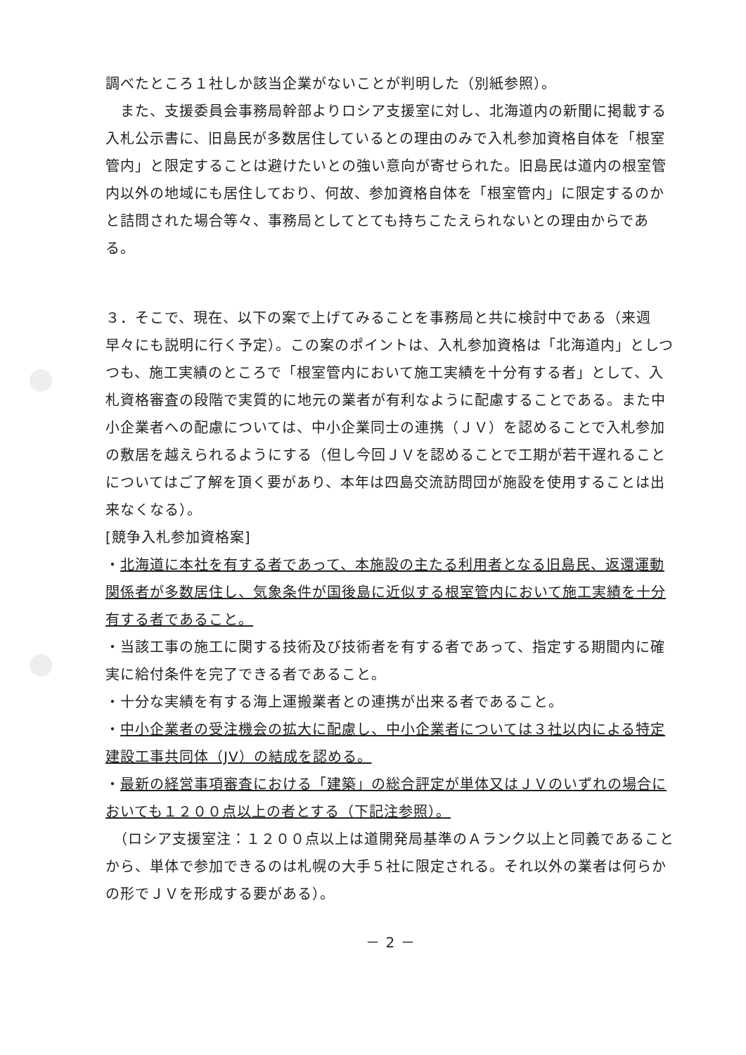調べたところ１社しか該当企業がないことが判明した（別紙参照）。
　また、支援委員会事務局幹部よりロシア支援室に対し、北海道内の新聞に掲載する入札公示書に、旧島民が多数居住しているとの理由のみで入札参加資格自体を「根室管内」と限定することは避けたいとの強い意向が寄せられた。旧島民は道内の根室管内以外の地域にも居住しており、何故、参加資格自体を「根室管内」に限定するのかと詰問された場合等々、事務局としてとても持ちこたえられないとの理由からである。
３．そこで、現在、以下の案で上げてみることを事務局と共に検討中である（来週早々にも説明に行く予定）。この案のポイントは、入札参加資格は「北海道内」としつつも、施工実績のところで「根室管内において施工実績を十分有する者」として、入札資格審査の段階で実質的に地元の業者が有利なように配慮することである。また中小企業者への配慮については、中小企業同士の連携（ＪＶ）を認めることで入札参加の敷居を越えられるようにする（但し今回ＪＶを認めることで工期が若干遅れることについてはご了解を頂く要があり、本年は四島交流訪問団が施設を使用することは出来なくなる）。
[競争入札参加資格案]
・北海道に本社を有する者であって、本施設の主たる利用者となる旧島民、返還運動関係者が多数居住し、気象条件が国後島に近似する根室管内において施工実績を十分有する者であること。
・当該工事の施工に関する技術及び技術者を有する者であって、指定する期間内に確実に給付条件を完了できる者であること。
・十分な実績を有する海上運搬業者との連携が出来る者であること。
・中小企業者の受注機会の拡大に配慮し、中小企業者については３社以内による特定建設工事共同体（JV）の結成を認める。
・最新の経営事項審査における「建築」の総合評定が単体又はＪＶのいずれの場合においても１２００点以上の者とする（下記注参照）。
　（ロシア支援室注：１２００点以上は道開発局基準のＡランク以上と同義であることから、単体で参加できるのは札幌の大手５社に限定される。それ以外の業者は何らかの形でＪＶを形成する要がある）。
－ 2 －